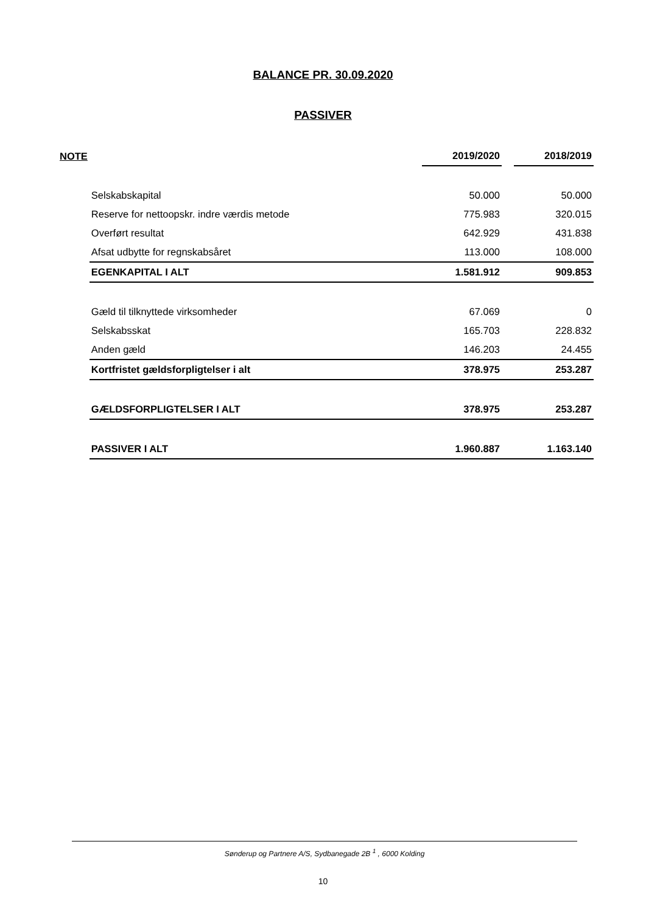BALANCE PR. 30.09.2020
PASSIVER
| NOTE | | 2019/2020 | | 2018/2019 |
| --- | --- | --- | --- | --- |
| | Selskabskapital | 50.000 | | 50.000 |
| | Reserve for nettoopskr. indre værdis metode | 775.983 | | 320.015 |
| | Overført resultat | 642.929 | | 431.838 |
| | Afsat udbytte for regnskabsåret | 113.000 | | 108.000 |
| | EGENKAPITAL I ALT | 1.581.912 | | 909.853 |
| | Gæld til tilknyttede virksomheder | 67.069 | | 0 |
| | Selskabsskat | 165.703 | | 228.832 |
| | Anden gæld | 146.203 | | 24.455 |
| | Kortfristet gældsforpligtelser i alt | 378.975 | | 253.287 |
| | GÆLDSFORPLIGTELSER I ALT | 378.975 | | 253.287 |
| | PASSIVER I ALT | 1.960.887 | | 1.163.140 |
Sønderup og Partnere A/S, Sydbanegade 2B <sup>1</sup> , 6000 Kolding
10